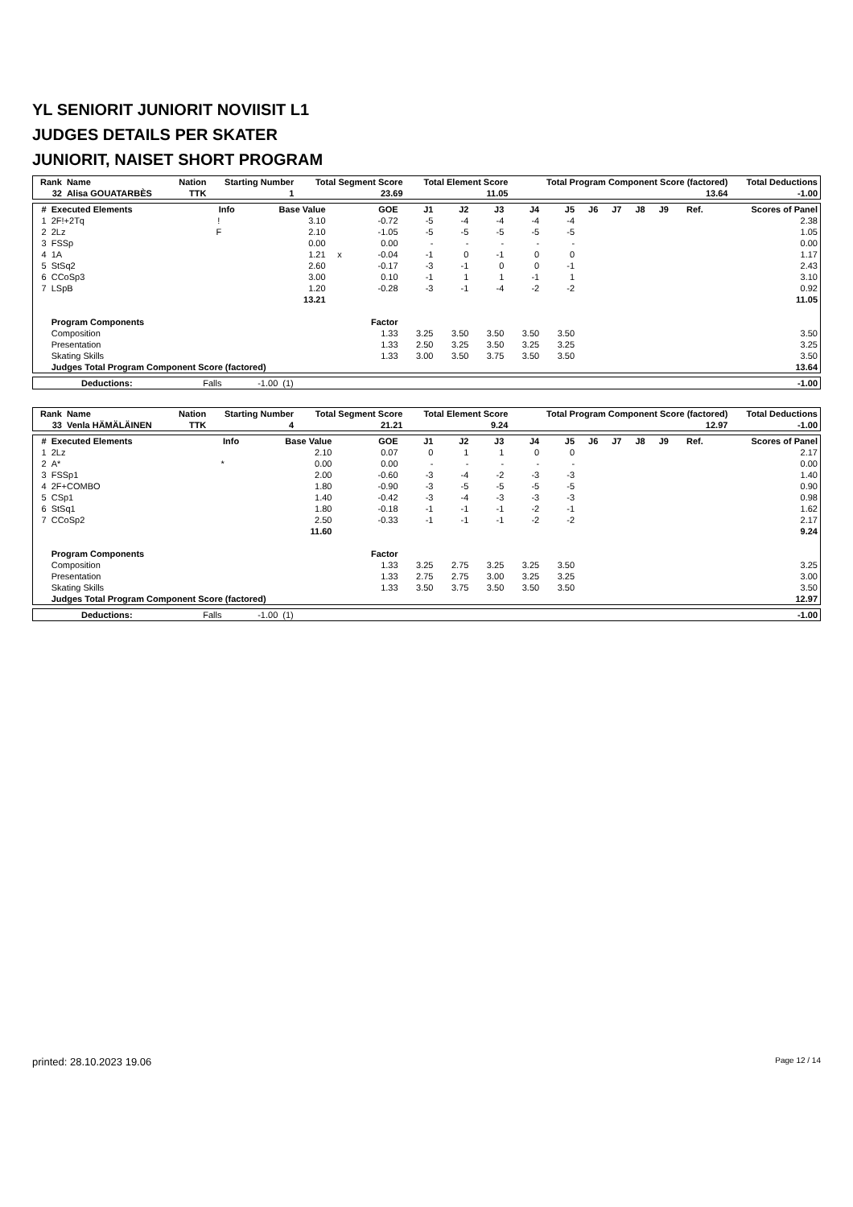YL SENIORIT JUNIORIT NOVIISIT L1
JUDGES DETAILS PER SKATER
JUNIORIT, NAISET SHORT PROGRAM
| Rank | Name | Nation | Starting Number | Total Segment Score | Total Element Score | Total Program Component Score (factored) | Total Deductions |
| --- | --- | --- | --- | --- | --- | --- | --- |
| 32 | Alisa GOUATARBÈS | TTK | 1 | 23.69 | 11.05 | 13.64 | -1.00 |
| # | Executed Elements | Info | Base Value | | GOE | J1 | J2 | J3 | J4 | J5 | J6 | J7 | J8 | J9 | Ref. | Scores of Panel |
| --- | --- | --- | --- | --- | --- | --- | --- | --- | --- | --- | --- | --- | --- | --- | --- | --- |
| 1 | 2F!+2Tq | ! | 3.10 | | -0.72 | -5 | -4 | -4 | -4 | -4 | | | | | | 2.38 |
| 2 | 2Lz | F | 2.10 | | -1.05 | -5 | -5 | -5 | -5 | -5 | | | | | | 1.05 |
| 3 | FSSp | | 0.00 | | 0.00 | - | - | - | - | - | | | | | | 0.00 |
| 4 | 1A | | 1.21 | x | -0.04 | -1 | 0 | -1 | 0 | 0 | | | | | | 1.17 |
| 5 | StSq2 | | 2.60 | | -0.17 | -3 | -1 | 0 | 0 | -1 | | | | | | 2.43 |
| 6 | CCoSp3 | | 3.00 | | 0.10 | -1 | 1 | 1 | -1 | 1 | | | | | | 3.10 |
| 7 | LSpB | | 1.20 | | -0.28 | -3 | -1 | -4 | -2 | -2 | | | | | | 0.92 |
| | | | 13.21 | | | | | | | | | | | | | 11.05 |
| | Program Components | | | | Factor | | | | | | | | | | | |
| | Composition | | | | 1.33 | 3.25 | 3.50 | 3.50 | 3.50 | 3.50 | | | | | | 3.50 |
| | Presentation | | | | 1.33 | 2.50 | 3.25 | 3.50 | 3.25 | 3.25 | | | | | | 3.25 |
| | Skating Skills | | | | 1.33 | 3.00 | 3.50 | 3.75 | 3.50 | 3.50 | | | | | | 3.50 |
| | Judges Total Program Component Score (factored) | | | | | | | | | | | | | | | 13.64 |
| Deductions: | Falls | -1.00 | (1) | | -1.00 |
| Rank | Name | Nation | Starting Number | Total Segment Score | Total Element Score | Total Program Component Score (factored) | Total Deductions |
| --- | --- | --- | --- | --- | --- | --- | --- |
| 33 | Venla HÄMÄLÄINEN | TTK | 4 | 21.21 | 9.24 | 12.97 | -1.00 |
| # | Executed Elements | Info | Base Value | | GOE | J1 | J2 | J3 | J4 | J5 | J6 | J7 | J8 | J9 | Ref. | Scores of Panel |
| --- | --- | --- | --- | --- | --- | --- | --- | --- | --- | --- | --- | --- | --- | --- | --- | --- |
| 1 | 2Lz | | 2.10 | | 0.07 | 0 | 1 | 1 | 0 | 0 | | | | | | 2.17 |
| 2 | A* | * | 0.00 | | 0.00 | - | - | - | - | - | | | | | | 0.00 |
| 3 | FSSp1 | | 2.00 | | -0.60 | -3 | -4 | -2 | -3 | -3 | | | | | | 1.40 |
| 4 | 2F+COMBO | | 1.80 | | -0.90 | -3 | -5 | -5 | -5 | -5 | | | | | | 0.90 |
| 5 | CSp1 | | 1.40 | | -0.42 | -3 | -4 | -3 | -3 | -3 | | | | | | 0.98 |
| 6 | StSq1 | | 1.80 | | -0.18 | -1 | -1 | -1 | -2 | -1 | | | | | | 1.62 |
| 7 | CCoSp2 | | 2.50 | | -0.33 | -1 | -1 | -1 | -2 | -2 | | | | | | 2.17 |
| | | | 11.60 | | | | | | | | | | | | | 9.24 |
| | Program Components | | | | Factor | | | | | | | | | | | |
| | Composition | | | | 1.33 | 3.25 | 2.75 | 3.25 | 3.25 | 3.50 | | | | | | 3.25 |
| | Presentation | | | | 1.33 | 2.75 | 2.75 | 3.00 | 3.25 | 3.25 | | | | | | 3.00 |
| | Skating Skills | | | | 1.33 | 3.50 | 3.75 | 3.50 | 3.50 | 3.50 | | | | | | 3.50 |
| | Judges Total Program Component Score (factored) | | | | | | | | | | | | | | | 12.97 |
| Deductions: | Falls | -1.00 | (1) | | -1.00 |
printed: 28.10.2023 19.06 Page 12 / 14